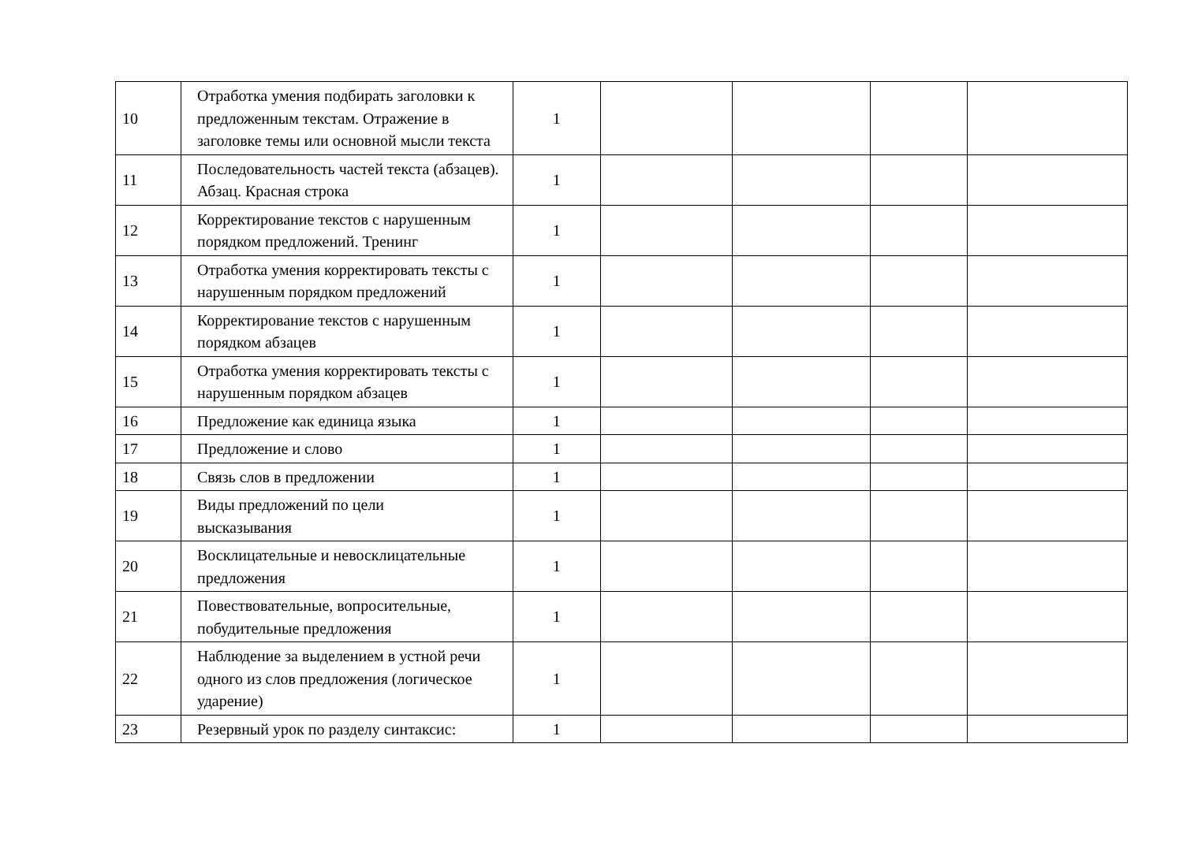| 10 | Отработка умения подбирать заголовки к предложенным текстам. Отражение в заголовке темы или основной мысли текста | 1 | | | | |
| 11 | Последовательность частей текста (абзацев). Абзац. Красная строка | 1 | | | | |
| 12 | Корректирование текстов с нарушенным порядком предложений. Тренинг | 1 | | | | |
| 13 | Отработка умения корректировать тексты с нарушенным порядком предложений | 1 | | | | |
| 14 | Корректирование текстов с нарушенным порядком абзацев | 1 | | | | |
| 15 | Отработка умения корректировать тексты с нарушенным порядком абзацев | 1 | | | | |
| 16 | Предложение как единица языка | 1 | | | | |
| 17 | Предложение и слово | 1 | | | | |
| 18 | Связь слов в предложении | 1 | | | | |
| 19 | Виды предложений по цели высказывания | 1 | | | | |
| 20 | Восклицательные и невосклицательные предложения | 1 | | | | |
| 21 | Повествовательные, вопросительные, побудительные предложения | 1 | | | | |
| 22 | Наблюдение за выделением в устной речи одного из слов предложения (логическое ударение) | 1 | | | | |
| 23 | Резервный урок по разделу синтаксис: | 1 | | | | |